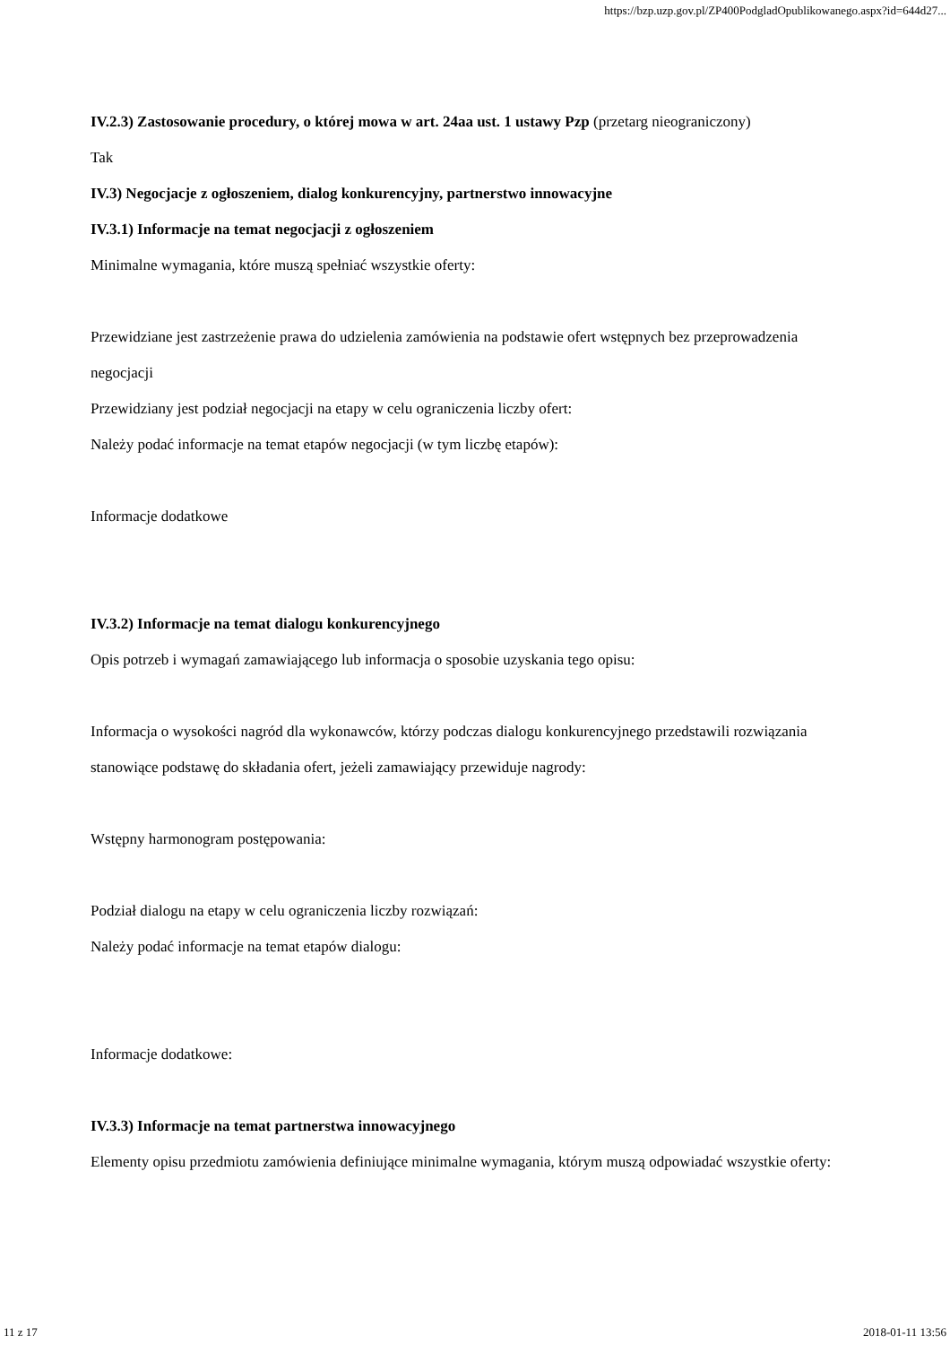https://bzp.uzp.gov.pl/ZP400PodgladOpublikowanego.aspx?id=644d27...
IV.2.3) Zastosowanie procedury, o której mowa w art. 24aa ust. 1 ustawy Pzp (przetarg nieograniczony)
Tak
IV.3) Negocjacje z ogłoszeniem, dialog konkurencyjny, partnerstwo innowacyjne
IV.3.1) Informacje na temat negocjacji z ogłoszeniem
Minimalne wymagania, które muszą spełniać wszystkie oferty:
Przewidziane jest zastrzeżenie prawa do udzielenia zamówienia na podstawie ofert wstępnych bez przeprowadzenia negocjacji
Przewidziany jest podział negocjacji na etapy w celu ograniczenia liczby ofert:
Należy podać informacje na temat etapów negocjacji (w tym liczbę etapów):
Informacje dodatkowe
IV.3.2) Informacje na temat dialogu konkurencyjnego
Opis potrzeb i wymagań zamawiającego lub informacja o sposobie uzyskania tego opisu:
Informacja o wysokości nagród dla wykonawców, którzy podczas dialogu konkurencyjnego przedstawili rozwiązania stanowiące podstawę do składania ofert, jeżeli zamawiający przewiduje nagrody:
Wstępny harmonogram postępowania:
Podział dialogu na etapy w celu ograniczenia liczby rozwiązań:
Należy podać informacje na temat etapów dialogu:
Informacje dodatkowe:
IV.3.3) Informacje na temat partnerstwa innowacyjnego
Elementy opisu przedmiotu zamówienia definiujące minimalne wymagania, którym muszą odpowiadać wszystkie oferty:
11 z 17 2018-01-11 13:56